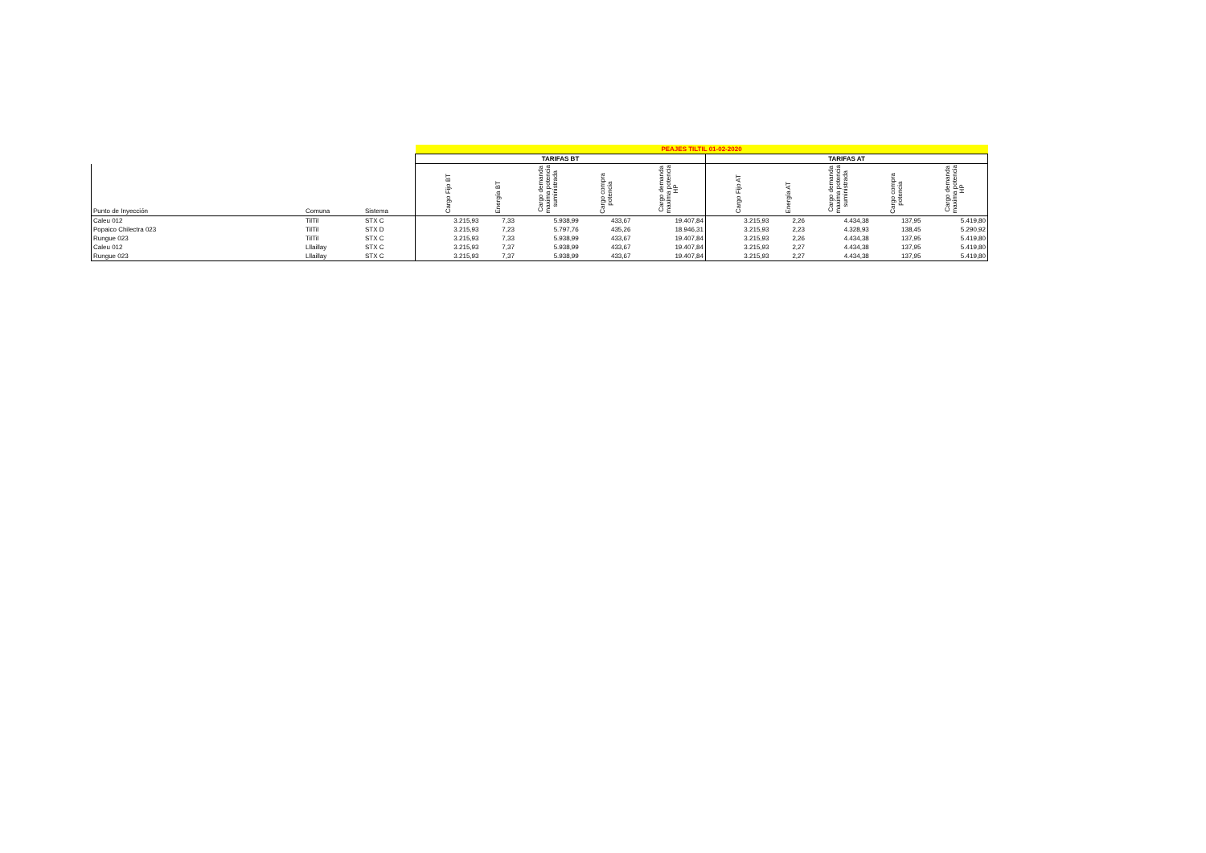| | | | PEAJES TILTIL 01-02-2020 | | | | | | | | | |
| | | | TARIFAS BT | | | | | TARIFAS AT | | | | |
| Punto de Inyección | Comuna | Sistema | Cargo Fijo BT | Energía BT | Cargo demanda maxima potencia suministrada | Cargo compra potencia | Cargo demanda maxima potencia HP | Cargo Fijo AT | Energía AT | Cargo demanda maxima potencia suministrada | Cargo compra potencia | Cargo demanda maxima potencia HP |
| Caleu 012 | TilTil | STX C | 3.215,93 | 7,33 | 5.938,99 | 433,67 | 19.407,84 | 3.215,93 | 2,26 | 4.434,38 | 137,95 | 5.419,80 |
| Popaico Chilectra 023 | TilTil | STX D | 3.215,93 | 7,23 | 5.797,76 | 435,26 | 18.946,31 | 3.215,93 | 2,23 | 4.328,93 | 138,45 | 5.290,92 |
| Rungue 023 | TilTil | STX C | 3.215,93 | 7,33 | 5.938,99 | 433,67 | 19.407,84 | 3.215,93 | 2,26 | 4.434,38 | 137,95 | 5.419,80 |
| Caleu 012 | Lllaillay | STX C | 3.215,93 | 7,37 | 5.938,99 | 433,67 | 19.407,84 | 3.215,93 | 2,27 | 4.434,38 | 137,95 | 5.419,80 |
| Rungue 023 | Lllaillay | STX C | 3.215,93 | 7,37 | 5.938,99 | 433,67 | 19.407,84 | 3.215,93 | 2,27 | 4.434,38 | 137,95 | 5.419,80 |